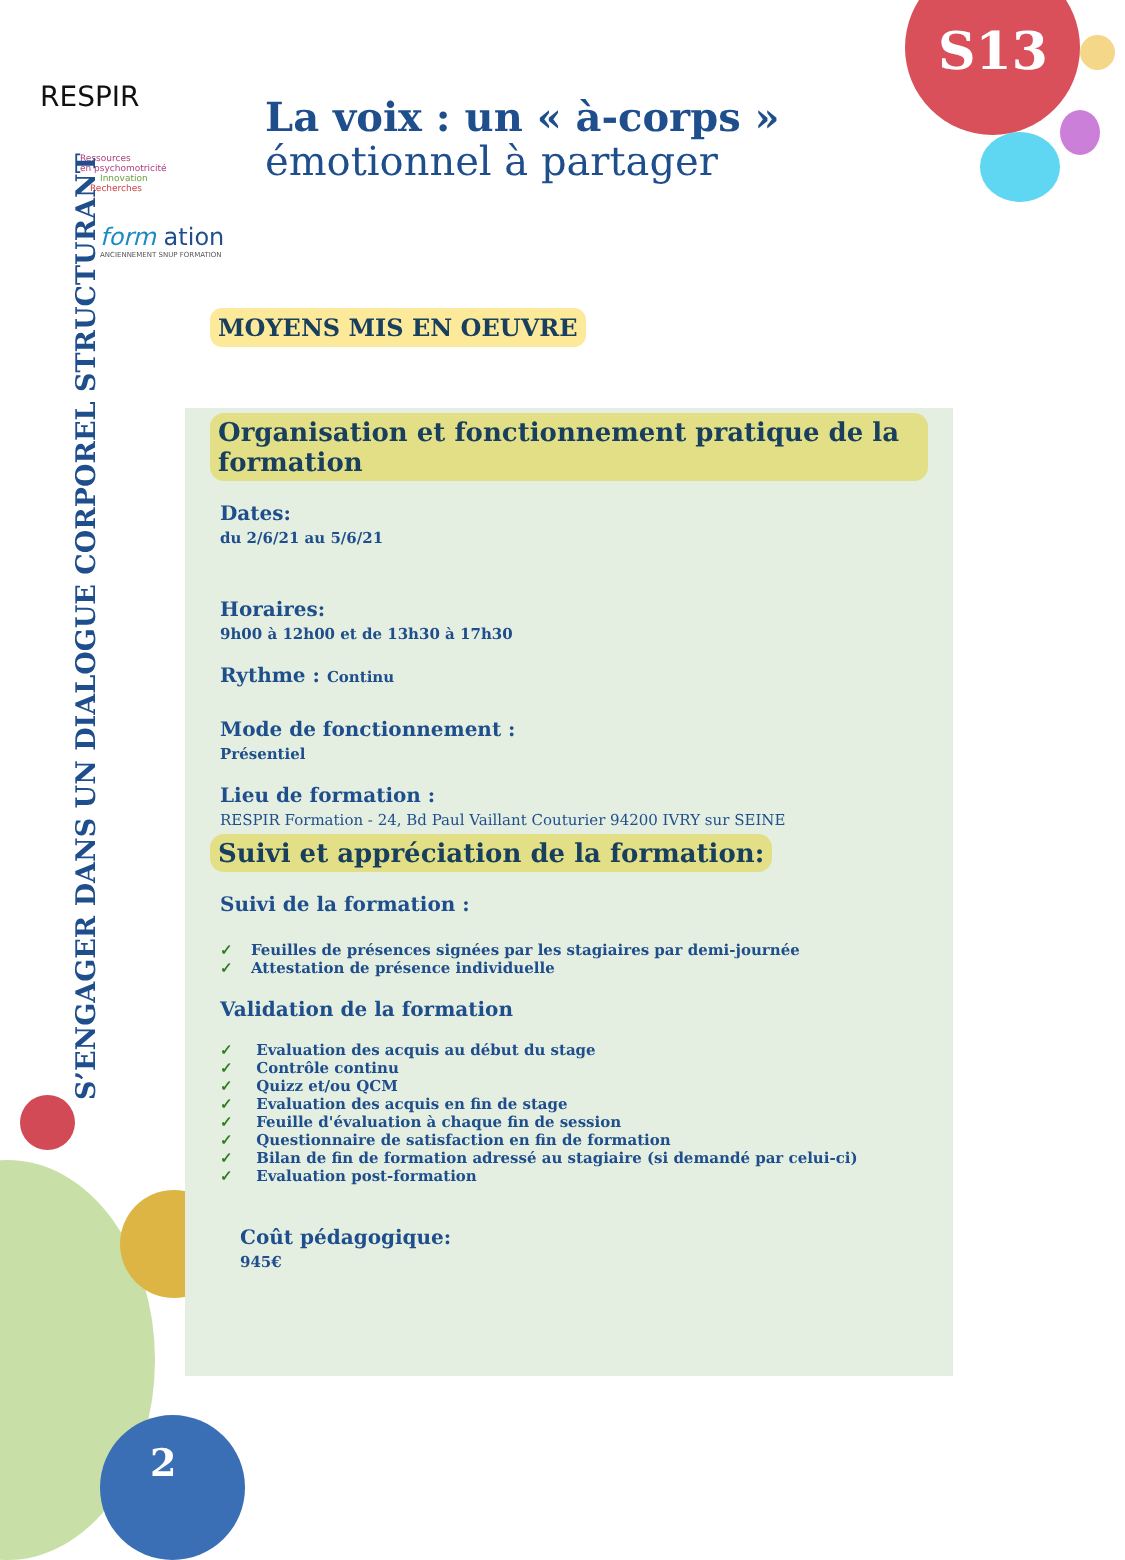S13
2
RESPIR
Ressources
en psychomotricité
Innovation
Recherches
form ation
ANCIENNEMENT SNUP FORMATION
La voix : un « à-corps »
émotionnel à partager
S’ENGAGER DANS UN DIALOGUE CORPOREL STRUCTURANT
MOYENS MIS EN OEUVRE
Organisation et fonctionnement pratique de la formation
Dates:
du 2/6/21 au 5/6/21
Horaires:
9h00 à 12h00 et de 13h30 à 17h30
Rythme : Continu
Mode de fonctionnement :
Présentiel
Lieu de formation :
RESPIR Formation - 24, Bd Paul Vaillant Couturier 94200 IVRY sur SEINE
Suivi et appréciation de la formation:
Suivi de la formation :
✓ Feuilles de présences signées par les stagiaires par demi-journée
✓ Attestation de présence individuelle
Validation de la formation
✓ Evaluation des acquis au début du stage
✓ Contrôle continu
✓ Quizz et/ou QCM
✓ Evaluation des acquis en fin de stage
✓ Feuille d'évaluation à chaque fin de session
✓ Questionnaire de satisfaction en fin de formation
✓ Bilan de fin de formation adressé au stagiaire (si demandé par celui-ci)
✓ Evaluation post-formation
Coût pédagogique:
945€